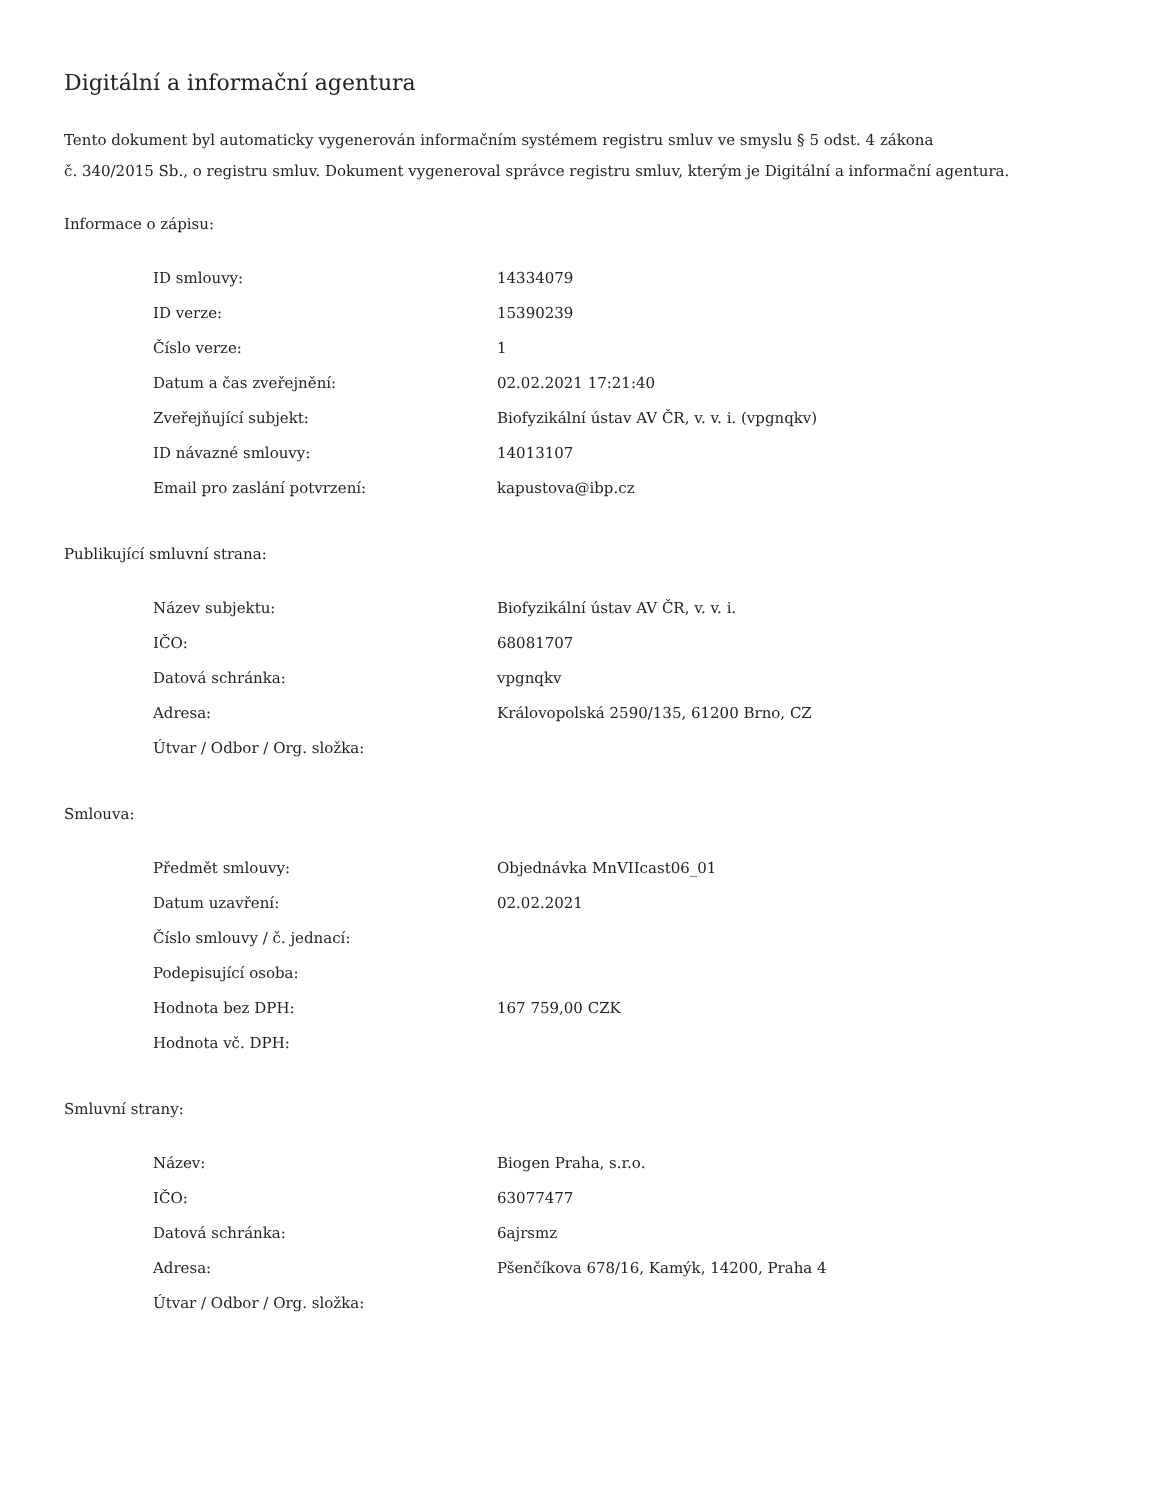Digitální a informační agentura
Tento dokument byl automaticky vygenerován informačním systémem registru smluv ve smyslu § 5 odst. 4 zákona
č. 340/2015 Sb., o registru smluv. Dokument vygeneroval správce registru smluv, kterým je Digitální a informační agentura.
Informace o zápisu:
| ID smlouvy: | 14334079 |
| ID verze: | 15390239 |
| Číslo verze: | 1 |
| Datum a čas zveřejnění: | 02.02.2021 17:21:40 |
| Zveřejňující subjekt: | Biofyzikální ústav AV ČR, v. v. i. (vpgnqkv) |
| ID návazné smlouvy: | 14013107 |
| Email pro zaslání potvrzení: | kapustova@ibp.cz |
Publikující smluvní strana:
| Název subjektu: | Biofyzikální ústav AV ČR, v. v. i. |
| IČO: | 68081707 |
| Datová schránka: | vpgnqkv |
| Adresa: | Královopolská 2590/135, 61200 Brno, CZ |
| Útvar / Odbor / Org. složka: | |
Smlouva:
| Předmět smlouvy: | Objednávka MnVIIcast06_01 |
| Datum uzavření: | 02.02.2021 |
| Číslo smlouvy / č. jednací: | |
| Podepisující osoba: | |
| Hodnota bez DPH: | 167 759,00 CZK |
| Hodnota vč. DPH: | |
Smluvní strany:
| Název: | Biogen Praha, s.r.o. |
| IČO: | 63077477 |
| Datová schránka: | 6ajrsmz |
| Adresa: | Pšenčíkova 678/16, Kamýk, 14200, Praha 4 |
| Útvar / Odbor / Org. složka: | |